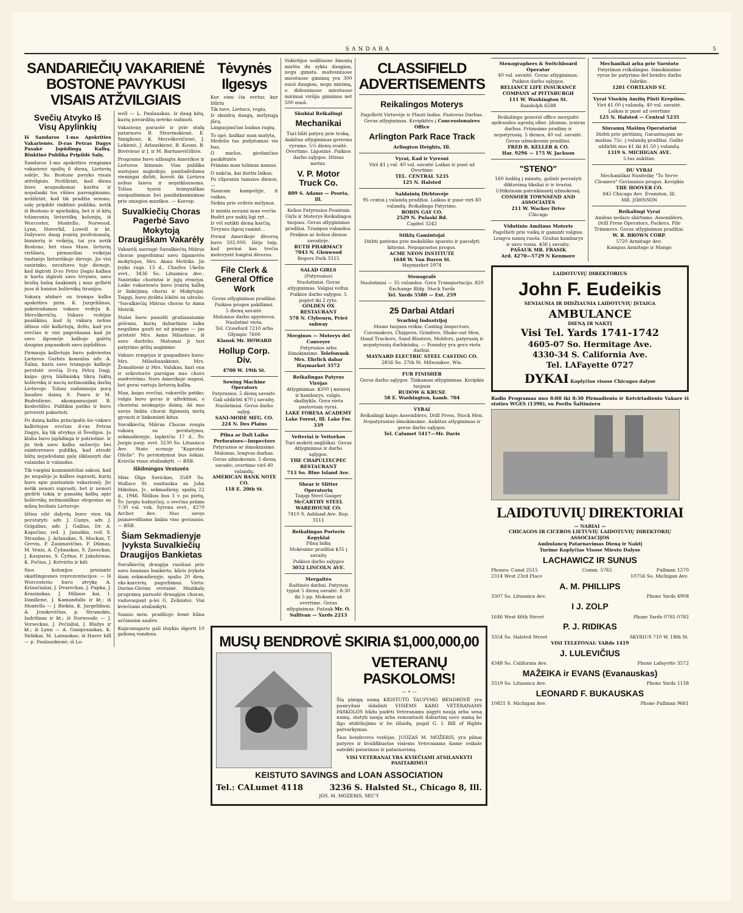SANDARA 5
SANDARIEČIŲ VAKARIENĖ BOSTONE PAVYKUSI VISAIS ATŽVILGIAIS
Svečių Atvyko Iš Visų Apylinkių
Iš Sandaros 1-mo Apskrities Vakarienės. D-ras Petras Dagys Pasakė Įspūdingą Kalbą. Rinktinė Publika Pripildė Salę.
Sandaros 1-mo apskrities rengiama vakarienė spalių 6 dieną, Lietuvių salėje, So. Bostone pavyko visais atžvilgiais. Nežiūrint, kad diena buvo neapsakomai karšta ir nepalanki tos rūšies parengimams, nežiūrint, kad tik pradžia sezono, salę pripildė rinktinė publika, netik iš Bostono ir apielinkių, bet ir iš kitų tolimesnių lietuviškų kolonijų, iš Worcester, Montello, Norwood, Lynn, Haverhil, Lowell ir kt. Dalyvavo daug įvairių profesionalų, biznierių ir veikėjų, tai yra netik Bostono, bet visos Mass. lietuvių viršūnės, pirmaeiliai veikėjai tautinėje lietuviškoje dirvoje. Jie visi susirinko, suvažiavo toje dienoje, kad išgirsti D-ro Petro Dagio kalbos ir kartu išgirsti savo tėvynės, savo brolių balsą šaukiantį į mus gelbėti juos iš baisios bolševikų tiranijos.
Vakarą atidarė su trumpa kalba apskrities pirm. K. Jurgeliūnas, pakviesdamas vakaro vedėju K. Mereškevičių. Vakaro vedėjas paaiškino, kad šį vakarą nebus ištisos eilė kalbėtojų, delto, kad yra svečias ir visi pageidauna kad jis savo ilgesnėje kalboje galėtų daugiau papasakoti savo įspūdžius.
Pirmuoju kalbėtoju buvo pakviestas Lietuvos Garbės konsulas adv. A. Šalna, kuris savo trumpoje kalboje perstatė svečią D-rą Petrą Dagį, kaipo gyvą liūdininką tikrų faktų bolševikų ir nacių nežmoniškų darbų Lietuvoje. Toliau sudainuoja porą liaudies dainų S. Paura ir M. Budvidienė, akompanuojant B. Kesleriūtei. Publikai patiko ir buvo priversti pakartoti.
Po dainų kalba principalis šio vakaro kalbėtojas svečias d-ras Petras Dagys, ką tik atvykęs iš Švedijos. Jo klaba buvo įspūdinga ir patriotinė. Ir jis tiek savo kalba sužavėjo bei suinteresavo publiką, kad atrodė būtų nejudėdami galę išklausyti dar valandas ir valandas.
Tik vargšai komunistėliai sakosi, kad jie negalėjo jo kalbos suprasti, kurių buvo apie pustuzinis vakarienėj. Jie netik nenori suprasti, bet ir nenori girdėti tokių ir panašių kalbų apie bolševikų nežmoniškus elegesius su mūsų broliais Lietuvoje.
Ištisa eilė dalyvių buvo vien tik perstatyti: adv. J. Cunys, adv. J. Grigalius, adv. J. Gailius, Dr. A. Kapočius, red. J. Januškis, red. S. Strazdas, J. Arlauskas, S. Mockus, T. Grevis, P. Zasimavičius, P. Dūmas, M. Venis, A. Čyžauskas, S. Zaveckas, J. Kasparas, S. Čyžius, P. Jakubėnas, K. Počius, J. Ketvirtis ir kiti.
Sios kolonijos prisiuntė skaitlingesnes reprezentacijos: — Iš Worcesterio buvo atvykę A. Kriaučiaiiai, J. Dvareckas, J. Pupka, J. Krasinskas, J. Miliaus kai, I. Danilienė, J. Kamandulis ir kt.; iš Montello — J. Biekša, K. Jurgeliūnai, A. Jezukevičius, p. Strumskis, Indriūnas ir kt.; iš Norwoodo — J. Verseckas, J. Pečiuliai, J. Blažys ir kt.; iš Lynn — A. Ganiprauskas, K. Sirbikai, M. Latauskas; iš Haver hill — p. Paulauskienė; iš Lo-
well — L. Paulauskas. Ir daug kitų, kurių pavardžių neteko sužinoti.
Vakarienę paruošė ir prie stalų patarnavo B. Stravinskienė, E. Smiglienė, K. Mereškevičienė, J. Lekienė, J. Arlauskienė, B. Koons, B. Breivienė ir J. ir M. Bartusevičiūtės.
Programa buvo užbaigta Amerikos ir Lietuvos himnais. Visa publika sustojusi sugiedojo, pasižadėdama vieningai dirbti, kovoti iki Lietuva nebus laisva ir nepriklausoma. Toliau tęsėsi šeimyniškas susipažinimas bei pasilinksminimas prie smagios muzikos. — Koresp.
Suvalkiečių Choras Pagerbė Savo Mokytoją Draugiškam Vakarėly
Vakarėlį surengė Suvalkiečių Mišrus choras pagerbimui savo ilgametės mokytojos, Mrs. Anna Metriks. Jis įvyko rugs. 13 d., Charles Ukelio svet., 3436 So. Lituanica Ave.. Susirinko choristai ir jųjų rėmėjai. Laike vakarienės buvo įvairių kalbų ir linkėjimų chorui ir Mokytojai. Taipgi, buvo įteikta lėkštė su užrašu: "Suvalkiečių Mišrus choras to Anna Metrik.
Stalai buvo pauošti gražiausiomis gėlėmis, kurių dabartiniu laiku negalima gauti nė už pinigus — jas pristatė Mrs. Anna Milashius, iš savo darželio. Matomai ji turi patyrimo gėlių auginime.
Vakaro rengėjos ir gaspadinės buvo: Mrs. Milashauskienė, Mrs. Žemaitienė ir Mrs. Valukas, kuri ena ir sekretorės pareigas nuo choro susitvėrimo. Nors Amerikoje augusi, bet gerai vartoja lietuvių kalbą.
Man, kaipo svečiui, vakarėlis patiko; valgis buvo geras ir užtektinai, o choristai neskupėjo dainų. Aš nuo savęs linkiu chorui ilgiausių metų gyvuoti ir linksminti kitus.
Suvalkiečių Mišrus Choras rengia vakarą su perstatymu, sekmadienyje, lapkričio 17 d., Šv. Jurgio parp. svet. 3230 So. Lituanica Ave. Stato scenoje "Kuprotas Oželis". Po perstatymui bus šokiai. Kviečia visus atsilankyti. — BSB.
Iškilmingos Vestuvės
Miss Olga Savickas, 3549 So. Wallace St. susituokia su John Mikshus, Jr., sekmadieny, spalių 22 d., 1946. Šliūbas bus 3 v. po pietų, Šv. Jurgio bažnyčioj, o svečius priims 7:30 val. vak. Syrena svet., 4270 Archer Ave. Nuo savęs jaunavedžiams linkiu viso geriausio. — BSB.
Šiam Sekmadienyje Įvyksta Suvalkiečių Draugijos Bankietas
Suvalkiečių draugija ruošiasi prie savo šaunaus bankieto, kūris įvyksta šiam sekmadienyje, spalio 20 dien, eks-kareivių pagerbimui. Vieta: Darius-Girėno svetainė. Muzikalę programą paruošė draugijos choras, vadovaujant p-lei G. Zelniutei. Visi kviečiami atsilankyti.
Sausio mėn. pradžioje žemė būna arčiausiai saulės.
Kupranugaris gali išsykio išgerti 10 galionų vandens.
Tėvynės Ilgesys
Kur einu čia svetur, kur žiūriu
Tik tave, Lietuva, regiu,
Ir skaidrų dangų, mėlynąją jūrą,
Linguojančius laukus rugių.
To upė, kažkur man matyta,
Medelis tas pažįstamas vis bus,
O mielos, giedančios paukštutės
Primins man tolimus namus.
O nakčia, kai ilsėtis laikas,
Po rūpesniu tamsios dienos, —
Siauram kampelyje, it vaikas,
Siekiu prie erdvės mėlynos.
Ir mintis nerami man verčia
Budėt per naktį ligi ryt...
Ir vėl sutikti dieną karčią,
Tėvynės ilgesį ramint...
Pernai Amerikoje divorsų buvo 502,000. Išėjo taip, kad pernai kas trečia moterystė baigėsi divorsu.
File Clerk & General Office Work
Geras atlyginimas pradžiai.
Puikios progos pakilimui.
5 dienų savaitė.
Malonios darbo apystovos.
Nuolatinė vieta.
Tel. Crawford 7210 arba Olympic 7600
Klausk Mr. HOWARD
Hollup Corp. Div.
4700 W. 19th St.
Sewing Machine Operators
Patyrusios. 5 dienų savaitė. Gali uždirbti $70 į savaitę. Nuolatiniai. Geros darbo sąlyg.
SANI-MODE MFG. CO.
224 N. Des Plains
Pilna ar Dali Laiko Perforators—Inspectors
Patyrusios ar išmokinsime. Malonus, lengvas darbas. Geras užmokesnis. 5 dienų savaitė; overtime virš 40 valandų.
AMERICAN BANK NOTE CO.
118 E. 20th St.
Vokietijos sodžiuose žmonių miršta du sykiu daugiau, negu gimsta. mažesniuose miestuose gimimų yra 300 nuoš daugiau, negu mirimų, o didesniuose miestuose mirimai viršija gimimus net 500 nuoš.
Skubiai Reikalingi
Mechanikai
Turi būti patyrę prie trokų. Aukštas atlyginimas geriems vyrams. 5½ dienų svaitė. Overtime. Ligoninė. Puikios darbo sąlygos. Ištisus metus.
V. P. Motor Truck Co.
809 S. Adams — Peoria, Ill.
Kelios Patyrusios Fountain Girls ir Moterys Reikalingos tuojaus. Geras atlyginimas pradžiai. Trumpos valandos. Penkios ar šešios dienos savaitėje.
RUTH PHARMACY
7043 N. Glenwood
Regers Park 3315
SALAD GIRLS
(Patyrusios)
Nuolatiniai. Geras atlyginimas. Valgiai veltui. Puikios darbo sąlygos. 5 popiet iki 2 ryto.
GOLDEN OX RESTAURANT
578 N. Clybourn, Prieš subway
Merginos — Moterys del Conveyer
Patyrusios arba Išmokinsime. Telefonuok Mrs. Ehrlick dabar Haymarket 3572
Reikalingas Patyręs Virėjas
Atlyginimas: $200 į mėnesį ir kambarys, valgis, skalbykla. Gera vieta pastoviam vyrui.
LAKE FORESA ACADEMY
Lake Forest, Ill. Lake For. 339
Veiteriai ir Veitorkos
Turi mokėti angliškai. Geras Atlyginimas ir darbo sąlygos.
THE CHAPULTECPEC RESTAURANT
713 So. Blue Island Ave.
Shear ir Slitter Operatorių
Taipgi Steel Gauger
McCARTHY STEEL WAREHOUSE CO.
7410 S. Ashland Ave. Rep. 3111
Reikalingas Porteris Kepyklai
Pilną laiką
Mokėsime pradžiai $35 į savaitę
Puikios darbo sąlygos
3052 LINCOLN AVE.
Mergaitės
Raštinės darbui. Patyrusi typist 5 dienų savaitė. 8:30 iki 5 pp. Mokame už overtime. Geras atlyginimas. Pašauk Mr. O. Sullivan — Yards 2213
CLASSIFIELD ADVERTISEMENTS
Reikalingos Moterys
Pagelbėti Virtuvėje ir Plauti Indus. Pastovus Darbas. Geras atlyginimas. Kreipkitės į Concessionaires Office
Arlington Park Race Track
Arlington Heights, Ill.
Vyrai, Kad ir Vyresni
Virš $1 į val. 40 val. savaitė Laikas ir pusė už Overtime
TEL. CENTRAL 5235
125 N. Halsted
Saldainių Dirbtuvėje
95 centai į valandą pradžiai. Laikas ir pusė virš 40 valandų. Reikalinga Patyrimo.
ROBIN GAY CO.
2529 N. Pulaski Rd.
Capitel 3242
Stiklų Gamintojai
Dirbti patiems prie moksliško aparato ir parodyti kitiems. Nepaprastos progos.
ACME NEON INSTITUTE
1648 W. Van Buren St.
Haymarket 5974
Stenografė
Nuolatiniai — 35 valandos. Gera Transportacija. 820 Exchange Bldg. Stock Yards
Tel. Yards 5580 — Ext. 259
25 Darbai Atdari
Svarbioj Industrijoj
Mums tuojaus reikia: Casting Inspectors, Coremakers, Chippers, Grinders, Shake-out Men, Hand Truckers, Sand Blasters, Molders, patyrusių ir nepatyrusių darbininkų. — Foundry yra gera vieta darbui.
MAYNARD ELECTRIC STEEL CASTING CO.
2856 So. 27th St. Milwaukee, Wis.
FUR FINISHER
Geros darbo sąlygos. Tinkamas atlyginimas. Kreipkis tuojaus
RUDOW & KRUSE
58 E. Washington, kamb. 704
VYRAI
Reikalingi kaipo Assemblers, Drill Press, Stock Men. Nepatyrusius išmokinsime. Aukštas atlyginimas ir geros darbo sąlygos.
Tel. Calumet 5417—Mr. Davis
MUSŲ BENDROVĖ SKIRIA $1,000,000,00
VETERANŲ PASKOLOMS!
— • —
Šią pinigų sumą KEISTUTO TAUPYMO BENDROVĖ yra pasiryžusi išdalinti VISIEMS KARO VETERANAMS PASKOLOS būdu padėti Veteranams įsigyti naują arba seną namą, statyti naują arba remontuoti dabartinį savo namą be ilgo atidėliojimo ir be išlaidų, pagal G. I. Bill of Rights patvarkymus.
Šios bendrovės vedėjas, JUOZAS M. MOŽERIS, yra pilnai patyręs ir kvalifikuotas visiems Veteranams šiame reikale suteikti patarimus ir patarnavimą.
VISI VETERANAI YRA KVIEČIAMI ATSILANKYTI PASITARIMUI
KEISTUTO SAVINGS and LOAN ASSOCIATION
Tel.: CALumet 4118 3236 S. Halsted St., Chicago 8, Ill.
JOS. M. MOZERIS, SEC'Y
Stenographers & Switchboard Operator
40 val. savaitė. Geras atlyginimas. Puikios darbo sąlygos.
RELIANCE LIFE INSURANCE COMPANY of PITTSBURGH
111 W. Washington St.
Randolph 6588
Reikalinga general office mergaitė apdraudos agentų ofise. Įdomus, įvairus darbas. Priimsime pradinę ir nepatyrusią. 5 dienos, 40 val. savaitė. Geras užmokesnis pradžiai.
FRED B. KELLER & CO.
Har. 9296 — 175 W. Jackson
"STENO"
160 žodžių į minutę, galinti perrašyti diktavimą tiksliai ir ir švariai. Užtikrinam patenkinantį užmokesnį.
CONSOER TOWNSEND AND ASSOCIATES
211 W. Wacker Drive
Chicago
Vidutinio Amžiaus Moteris
Pagelbėti prie vaikų ir gaminti valgius. Lengva namų ruoša. Gražus kambarys ir savo vonia. $36 į savaitę.
PAŠAUK MR. FRASIK
Ard. 4270—5729 N Kenmore
Mechanikai arba prie Varstoto
Patyrimas reikalingas. Išmokinsime vyrus be patyrimo del bendro darbo fabrike.
1201 CORTLAND ST.
Vyrai Visokių Amžių Pinti Krepšius.
Virš $1.00 į valandą. 40 val. savaitė. Laikas ir pusė už overtime
125 N. Halsted — Central 5235
Siuvamų Mašinų Operatoriai
Dirbti prie pirštinių. Garantuojam ne mažiau 75c. į valandą pradžiai. Galite uždirbti nuo $1 iki $1.50 į valandą.
1319 S. MICHIGAN AVE.
5-tas aukštas.
DU VYRAI
Mechaniškai Nusiteikę "To Serve Cleaners" Geriausios progos. Kreipkis
THE HOOVER CO.
845 Chicago Ave. Evanston, Ill.
MR. JOHNSON
Reikalingi Vyrai
Amžius nedaro skirtumo. Assemblers, Drill Press Operators, Packers, File Trimmers. Geras atlyginimas pradžiai.
W. R. BROWN CORP.
5720 Armitage Ave.
Kampas Armitage ir Mango
LAIDOTUVIŲ DIREKTORIUS
John F. Eudeikis
SENIAUSIA IR DIDŽIAUSIA LAIDOTUVIŲ ĮSTAIGA
AMBULANCE
DIENĄ IR NAKTĮ
Visi Tel. Yards 1741-1742
4605-07 So. Hermitage Ave.
4330-34 S. California Ave.
Tel. LAFayette 0727
DYKAI Koplyčios visose Chicagos dalyse
Radio Programas nuo 8:00 iki 8:30 Pirmadienio ir Ketvirtadienio Vakare iš stoties WGES (1390), su Povilu Šaltimieru
LAIDOTUVIŲ DIREKTORIAI
— NARIAI —
CHICAGOS IR CICEROS LIETUVIŲ LAIDOTUVIŲ DIREKTORIŲ ASSOCIACIJOS
Ambulancų Patarnavimas Dieną ir Naktį
Turime Koplyčias Visose Miesto Dalyse
LACHAWICZ IR SUNUS
Phones: Canal 2515 Comm. 5765 Pullman 1270
2314 West 23rd Place 10756 So. Michigan Ave.
A. M. PHILLIPS
3307 So. Lituanica Ave. Phone Yards 4908
I J. ZOLP
1646 West 46th Street Phone Yards 0781-0782
P. J. RIDIKAS
3354 So. Halsted Street SKYRIUS 710 W. 18th St.
VISI TELEFONAI: YARds 1419
J. LULEVIČIUS
4348 So. California Ave. Phone Lafayette 3572
MAŽEIKA ir EVANS (Evanauskas)
3319 So. Lituanica Ave. Phone Yards 1138
LEONARD F. BUKAUSKAS
10821 S. Michigan Ave. Phone Pullman 9661